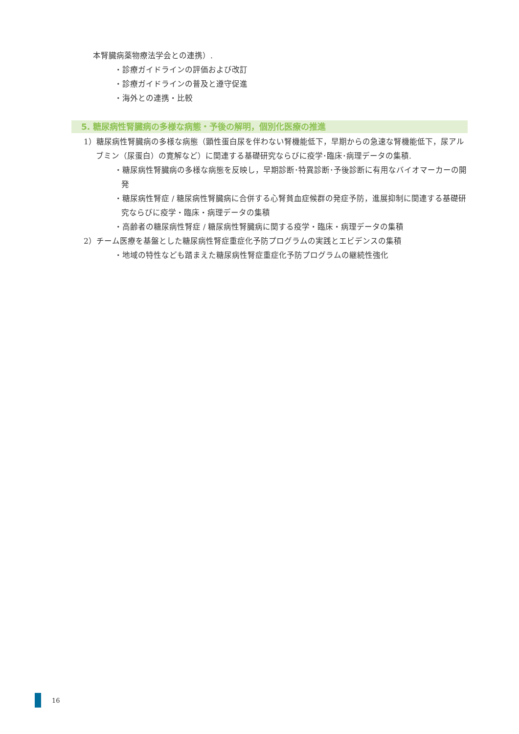本腎臓病薬物療法学会との連携）.
・診療ガイドラインの評価および改訂
・診療ガイドラインの普及と遵守促進
・海外との連携・比較
5. 糖尿病性腎臓病の多様な病態・予後の解明，個別化医療の推進
1）糖尿病性腎臓病の多様な病態（顕性蛋白尿を伴わない腎機能低下，早期からの急速な腎機能低下，尿アルブミン（尿蛋白）の寛解など）に関連する基礎研究ならびに疫学･臨床･病理データの集積.
・糖尿病性腎臓病の多様な病態を反映し，早期診断･特異診断･予後診断に有用なバイオマーカーの開発
・糖尿病性腎症 / 糖尿病性腎臓病に合併する心腎貧血症候群の発症予防，進展抑制に関連する基礎研究ならびに疫学・臨床・病理データの集積
・高齢者の糖尿病性腎症 / 糖尿病性腎臓病に関する疫学・臨床・病理データの集積
2）チーム医療を基盤とした糖尿病性腎症重症化予防プログラムの実践とエビデンスの集積
・地域の特性なども踏まえた糖尿病性腎症重症化予防プログラムの継続性強化
16